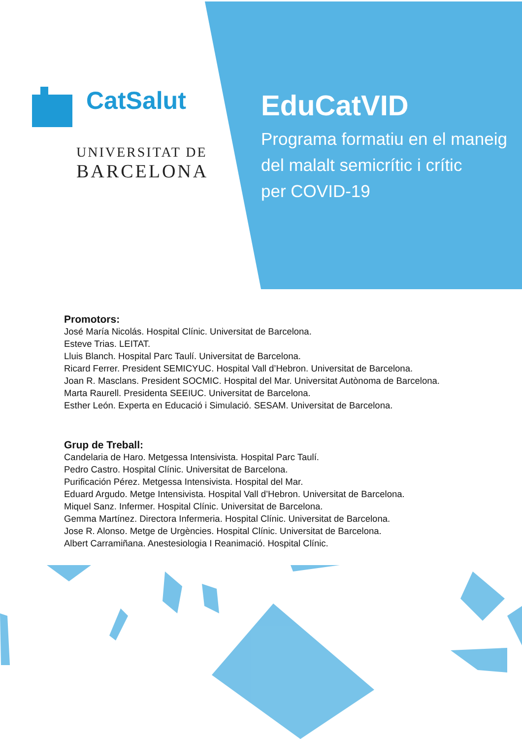CatSalut
UNIVERSITAT DE
BARCELONA
EduCatVID
Programa formatiu en el maneig
del malalt semicrític i crític
per COVID-19
Promotors:
José María Nicolás. Hospital Clínic. Universitat de Barcelona.
Esteve Trias. LEITAT.
Lluis Blanch. Hospital Parc Taulí. Universitat de Barcelona.
Ricard Ferrer. President SEMICYUC. Hospital Vall d’Hebron. Universitat de Barcelona.
Joan R. Masclans. President SOCMIC. Hospital del Mar. Universitat Autònoma de Barcelona.
Marta Raurell. Presidenta SEEIUC. Universitat de Barcelona.
Esther León. Experta en Educació i Simulació. SESAM. Universitat de Barcelona.
Grup de Treball:
Candelaria de Haro. Metgessa Intensivista. Hospital Parc Taulí.
Pedro Castro. Hospital Clínic. Universitat de Barcelona.
Purificación Pérez. Metgessa Intensivista. Hospital del Mar.
Eduard Argudo. Metge Intensivista. Hospital Vall d’Hebron. Universitat de Barcelona.
Miquel Sanz. Infermer. Hospital Clínic. Universitat de Barcelona.
Gemma Martínez. Directora Infermeria. Hospital Clínic. Universitat de Barcelona.
Jose R. Alonso. Metge de Urgències. Hospital Clínic. Universitat de Barcelona.
Albert Carramiñana. Anestesiologia I Reanimació. Hospital Clínic.